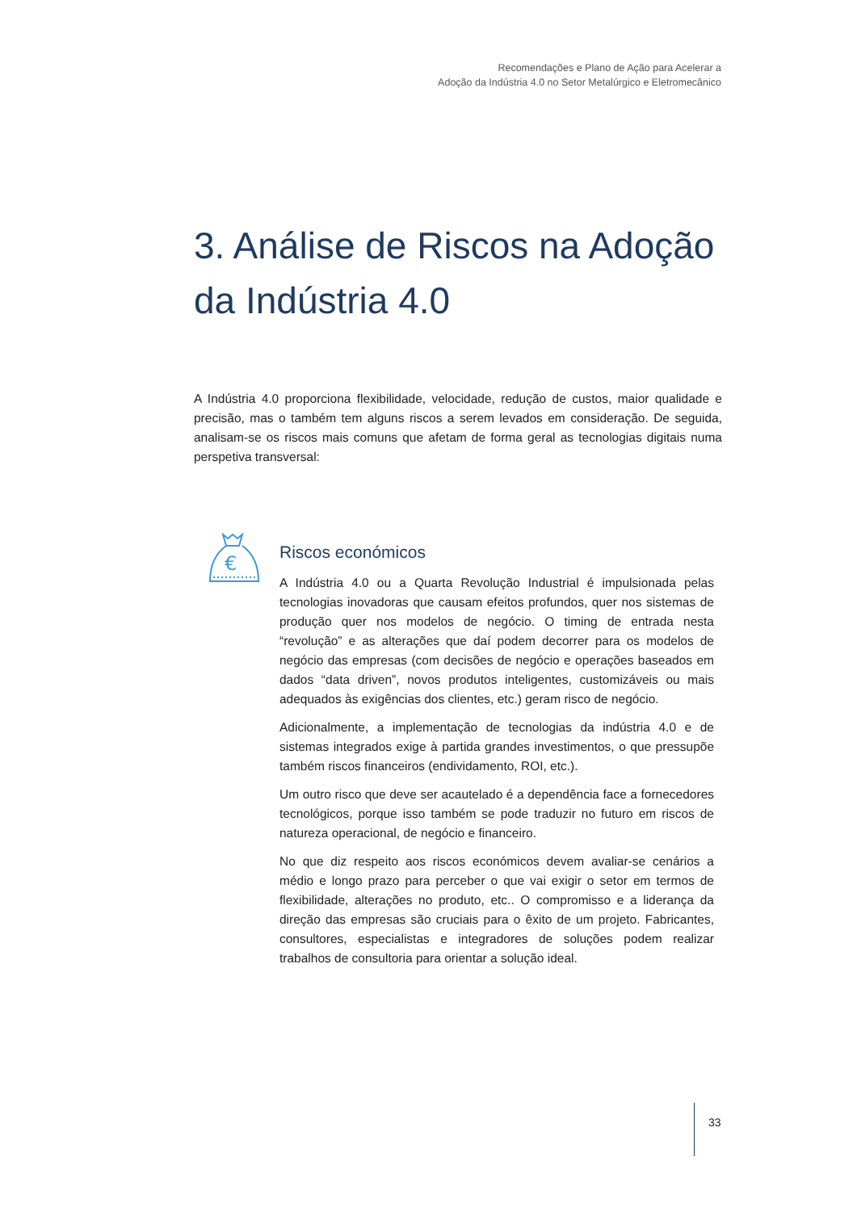Recomendações e Plano de Ação para Acelerar a
Adoção da Indústria 4.0 no Setor Metalúrgico e Eletromecânico
3. Análise de Riscos na Adoção
da Indústria 4.0
A Indústria 4.0 proporciona flexibilidade, velocidade, redução de custos, maior qualidade e precisão, mas o também tem alguns riscos a serem levados em consideração. De seguida, analisam-se os riscos mais comuns que afetam de forma geral as tecnologias digitais numa perspetiva transversal:
€
Riscos económicos
A Indústria 4.0 ou a Quarta Revolução Industrial é impulsionada pelas tecnologias inovadoras que causam efeitos profundos, quer nos sistemas de produção quer nos modelos de negócio. O timing de entrada nesta “revolução” e as alterações que daí podem decorrer para os modelos de negócio das empresas (com decisões de negócio e operações baseados em dados “data driven”, novos produtos inteligentes, customizáveis ou mais adequados às exigências dos clientes, etc.) geram risco de negócio.
Adicionalmente, a implementação de tecnologias da indústria 4.0 e de sistemas integrados exige à partida grandes investimentos, o que pressupõe também riscos financeiros (endividamento, ROI, etc.).
Um outro risco que deve ser acautelado é a dependência face a fornecedores tecnológicos, porque isso também se pode traduzir no futuro em riscos de natureza operacional, de negócio e financeiro.
No que diz respeito aos riscos económicos devem avaliar-se cenários a médio e longo prazo para perceber o que vai exigir o setor em termos de flexibilidade, alterações no produto, etc.. O compromisso e a liderança da direção das empresas são cruciais para o êxito de um projeto. Fabricantes, consultores, especialistas e integradores de soluções podem realizar trabalhos de consultoria para orientar a solução ideal.
33